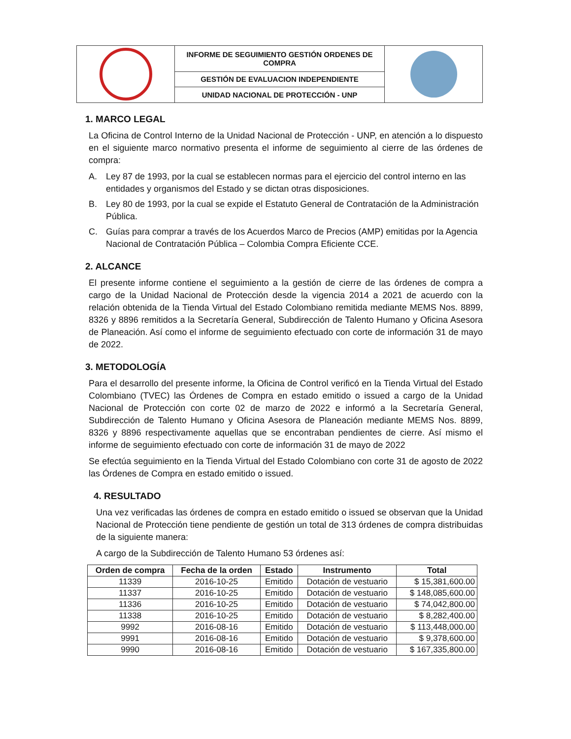| | INFORME DE SEGUIMIENTO GESTIÓN ORDENES DE COMPRA | |
| | GESTIÓN DE EVALUACION INDEPENDIENTE | |
| | UNIDAD NACIONAL DE PROTECCIÓN - UNP | |
1. MARCO LEGAL
La Oficina de Control Interno de la Unidad Nacional de Protección - UNP, en atención a lo dispuesto en el siguiente marco normativo presenta el informe de seguimiento al cierre de las órdenes de compra:
A. Ley 87 de 1993, por la cual se establecen normas para el ejercicio del control interno en las entidades y organismos del Estado y se dictan otras disposiciones.
B. Ley 80 de 1993, por la cual se expide el Estatuto General de Contratación de la Administración Pública.
C. Guías para comprar a través de los Acuerdos Marco de Precios (AMP) emitidas por la Agencia Nacional de Contratación Pública – Colombia Compra Eficiente CCE.
2. ALCANCE
El presente informe contiene el seguimiento a la gestión de cierre de las órdenes de compra a cargo de la Unidad Nacional de Protección desde la vigencia 2014 a 2021 de acuerdo con la relación obtenida de la Tienda Virtual del Estado Colombiano remitida mediante MEMS Nos. 8899, 8326 y 8896 remitidos a la Secretaría General, Subdirección de Talento Humano y Oficina Asesora de Planeación. Así como el informe de seguimiento efectuado con corte de información 31 de mayo de 2022.
3. METODOLOGÍA
Para el desarrollo del presente informe, la Oficina de Control verificó en la Tienda Virtual del Estado Colombiano (TVEC) las Órdenes de Compra en estado emitido o issued a cargo de la Unidad Nacional de Protección con corte 02 de marzo de 2022 e informó a la Secretaría General, Subdirección de Talento Humano y Oficina Asesora de Planeación mediante MEMS Nos. 8899, 8326 y 8896 respectivamente aquellas que se encontraban pendientes de cierre. Así mismo el informe de seguimiento efectuado con corte de información 31 de mayo de 2022
Se efectúa seguimiento en la Tienda Virtual del Estado Colombiano con corte 31 de agosto de 2022 las Órdenes de Compra en estado emitido o issued.
4. RESULTADO
Una vez verificadas las órdenes de compra en estado emitido o issued se observan que la Unidad Nacional de Protección tiene pendiente de gestión un total de 313 órdenes de compra distribuidas de la siguiente manera:
A cargo de la Subdirección de Talento Humano 53 órdenes así:
| Orden de compra | Fecha de la orden | Estado | Instrumento | Total |
| --- | --- | --- | --- | --- |
| 11339 | 2016-10-25 | Emitido | Dotación de vestuario | $ 15,381,600.00 |
| 11337 | 2016-10-25 | Emitido | Dotación de vestuario | $ 148,085,600.00 |
| 11336 | 2016-10-25 | Emitido | Dotación de vestuario | $ 74,042,800.00 |
| 11338 | 2016-10-25 | Emitido | Dotación de vestuario | $ 8,282,400.00 |
| 9992 | 2016-08-16 | Emitido | Dotación de vestuario | $ 113,448,000.00 |
| 9991 | 2016-08-16 | Emitido | Dotación de vestuario | $ 9,378,600.00 |
| 9990 | 2016-08-16 | Emitido | Dotación de vestuario | $ 167,335,800.00 |